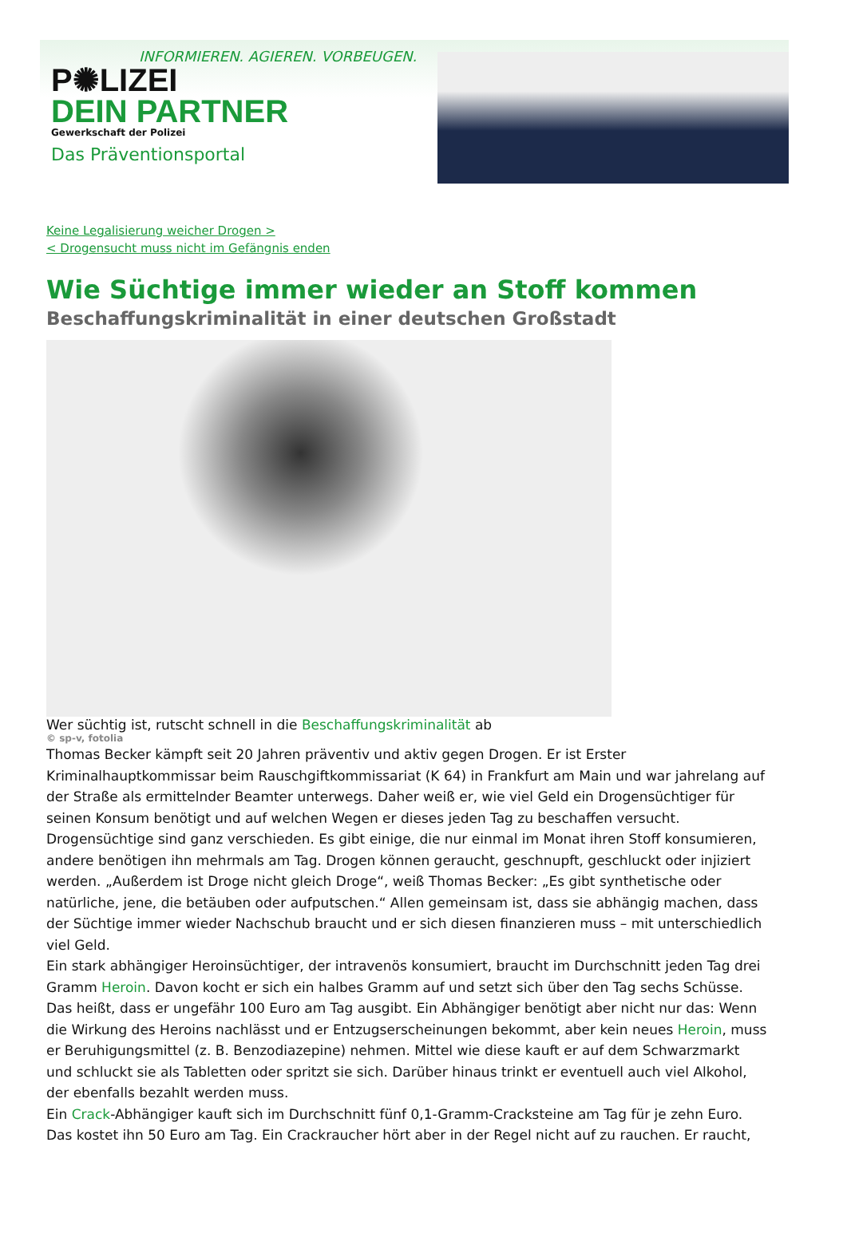INFORMIEREN. AGIEREN. VORBEUGEN.
P✺LIZEI
DEIN PARTNER
Gewerkschaft der Polizei
Das Präventionsportal
Keine Legalisierung weicher Drogen >
< Drogensucht muss nicht im Gefängnis enden
Wie Süchtige immer wieder an Stoff kommen
Beschaffungskriminalität in einer deutschen Großstadt
Wer süchtig ist, rutscht schnell in die Beschaffungskriminalität ab
© sp-v, fotolia
Thomas Becker kämpft seit 20 Jahren präventiv und aktiv gegen Drogen. Er ist Erster Kriminalhauptkommissar beim Rauschgiftkommissariat (K 64) in Frankfurt am Main und war jahrelang auf der Straße als ermittelnder Beamter unterwegs. Daher weiß er, wie viel Geld ein Drogensüchtiger für seinen Konsum benötigt und auf welchen Wegen er dieses jeden Tag zu beschaffen versucht.
Drogensüchtige sind ganz verschieden. Es gibt einige, die nur einmal im Monat ihren Stoff konsumieren, andere benötigen ihn mehrmals am Tag. Drogen können geraucht, geschnupft, geschluckt oder injiziert werden. „Außerdem ist Droge nicht gleich Droge“, weiß Thomas Becker: „Es gibt synthetische oder natürliche, jene, die betäuben oder aufputschen.“ Allen gemeinsam ist, dass sie abhängig machen, dass der Süchtige immer wieder Nachschub braucht und er sich diesen finanzieren muss – mit unterschiedlich viel Geld.
Ein stark abhängiger Heroinsüchtiger, der intravenös konsumiert, braucht im Durchschnitt jeden Tag drei Gramm Heroin. Davon kocht er sich ein halbes Gramm auf und setzt sich über den Tag sechs Schüsse. Das heißt, dass er ungefähr 100 Euro am Tag ausgibt. Ein Abhängiger benötigt aber nicht nur das: Wenn die Wirkung des Heroins nachlässt und er Entzugserscheinungen bekommt, aber kein neues Heroin, muss er Beruhigungsmittel (z. B. Benzodiazepine) nehmen. Mittel wie diese kauft er auf dem Schwarzmarkt und schluckt sie als Tabletten oder spritzt sie sich. Darüber hinaus trinkt er eventuell auch viel Alkohol, der ebenfalls bezahlt werden muss.
Ein Crack-Abhängiger kauft sich im Durchschnitt fünf 0,1-Gramm-Cracksteine am Tag für je zehn Euro. Das kostet ihn 50 Euro am Tag. Ein Crackraucher hört aber in der Regel nicht auf zu rauchen. Er raucht,